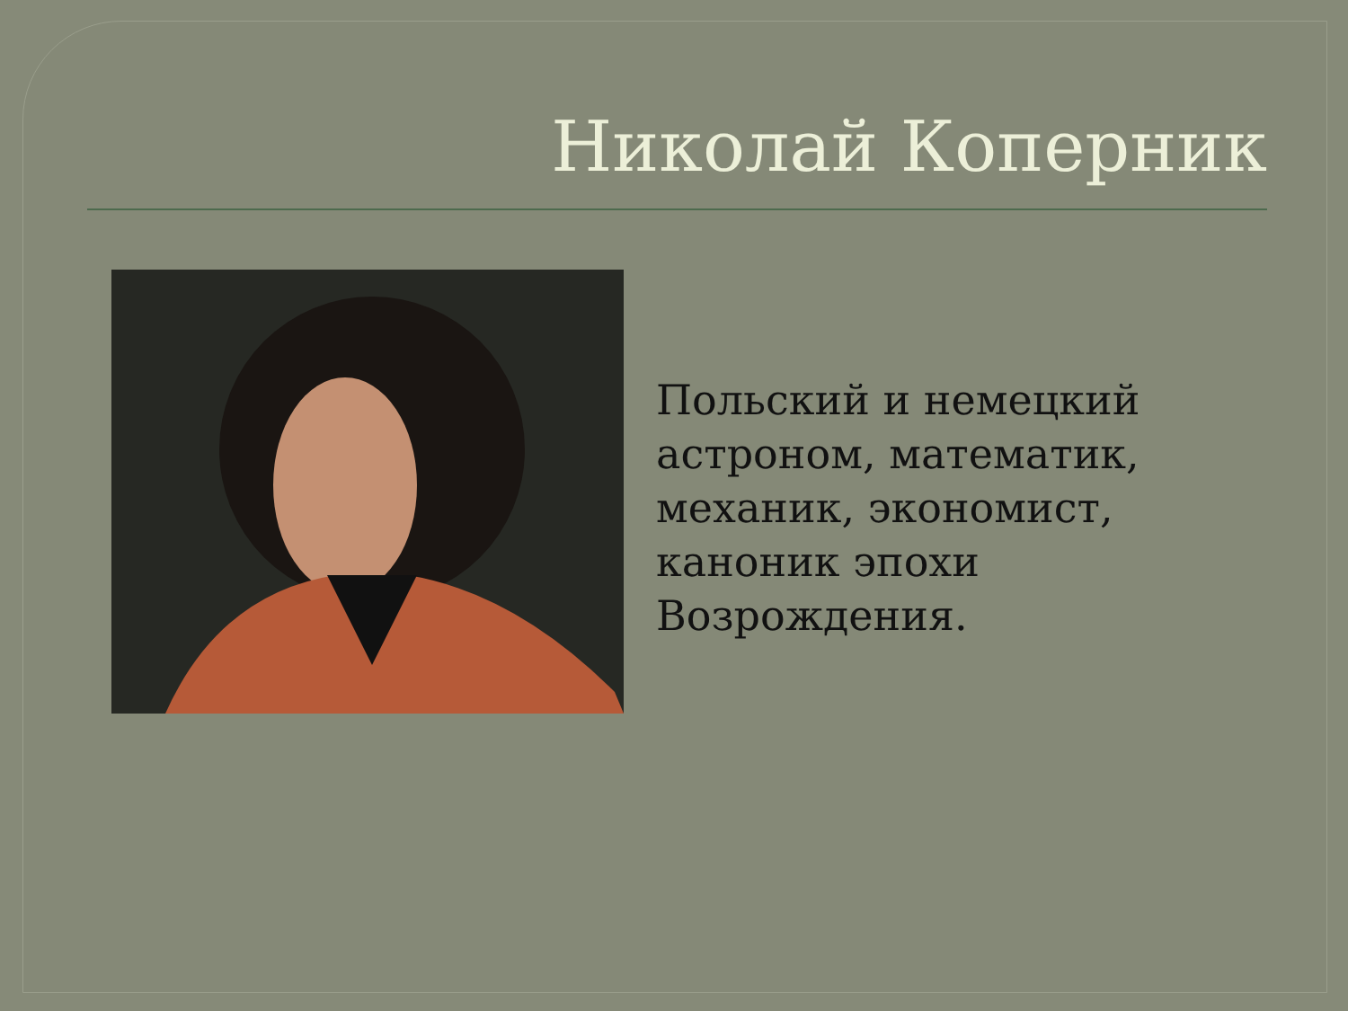Николай Коперник
Польский и немецкий
астроном, математик,
механик, экономист,
каноник эпохи
Возрождения.